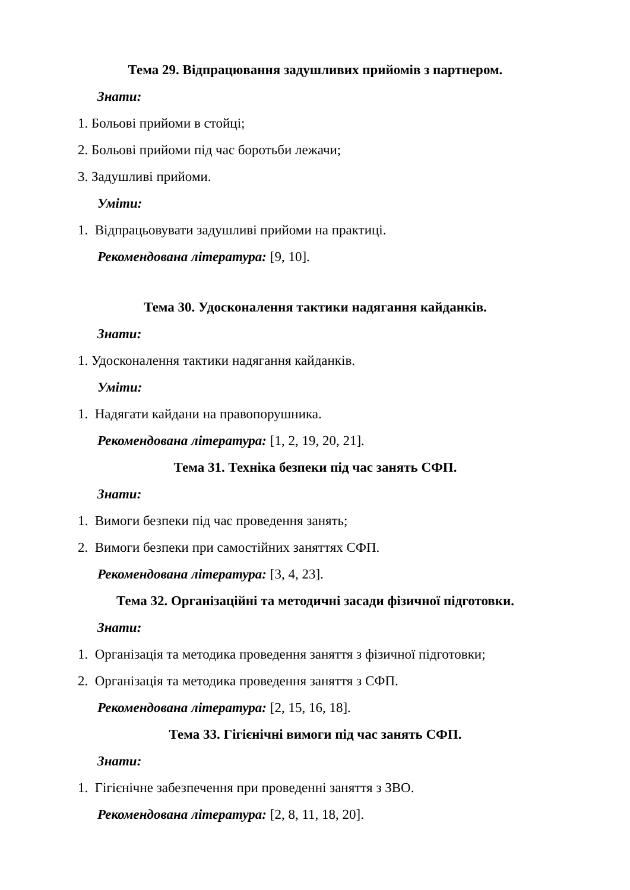Тема 29. Відпрацювання задушливих прийомів з партнером.
Знати:
1. Больові прийоми в стойці;
2. Больові прийоми під час боротьби лежачи;
3. Задушливі прийоми.
Уміти:
1. Відпрацьовувати задушливі прийоми на практиці.
Рекомендована література: [9, 10].
Тема 30. Удосконалення тактики надягання кайданків.
Знати:
1. Удосконалення тактики надягання кайданків.
Уміти:
1. Надягати кайдани на правопорушника.
Рекомендована література: [1, 2, 19, 20, 21].
Тема 31. Техніка безпеки під час занять СФП.
Знати:
1. Вимоги безпеки під час проведення занять;
2. Вимоги безпеки при самостійних заняттях СФП.
Рекомендована література: [3, 4, 23].
Тема 32. Організаційні та методичні засади фізичної підготовки.
Знати:
1. Організація та методика проведення заняття з фізичної підготовки;
2. Організація та методика проведення заняття з СФП.
Рекомендована література: [2, 15, 16, 18].
Тема 33. Гігієнічні вимоги під час занять СФП.
Знати:
1. Гігієнічне забезпечення при проведенні заняття з ЗВО.
Рекомендована література: [2, 8, 11, 18, 20].